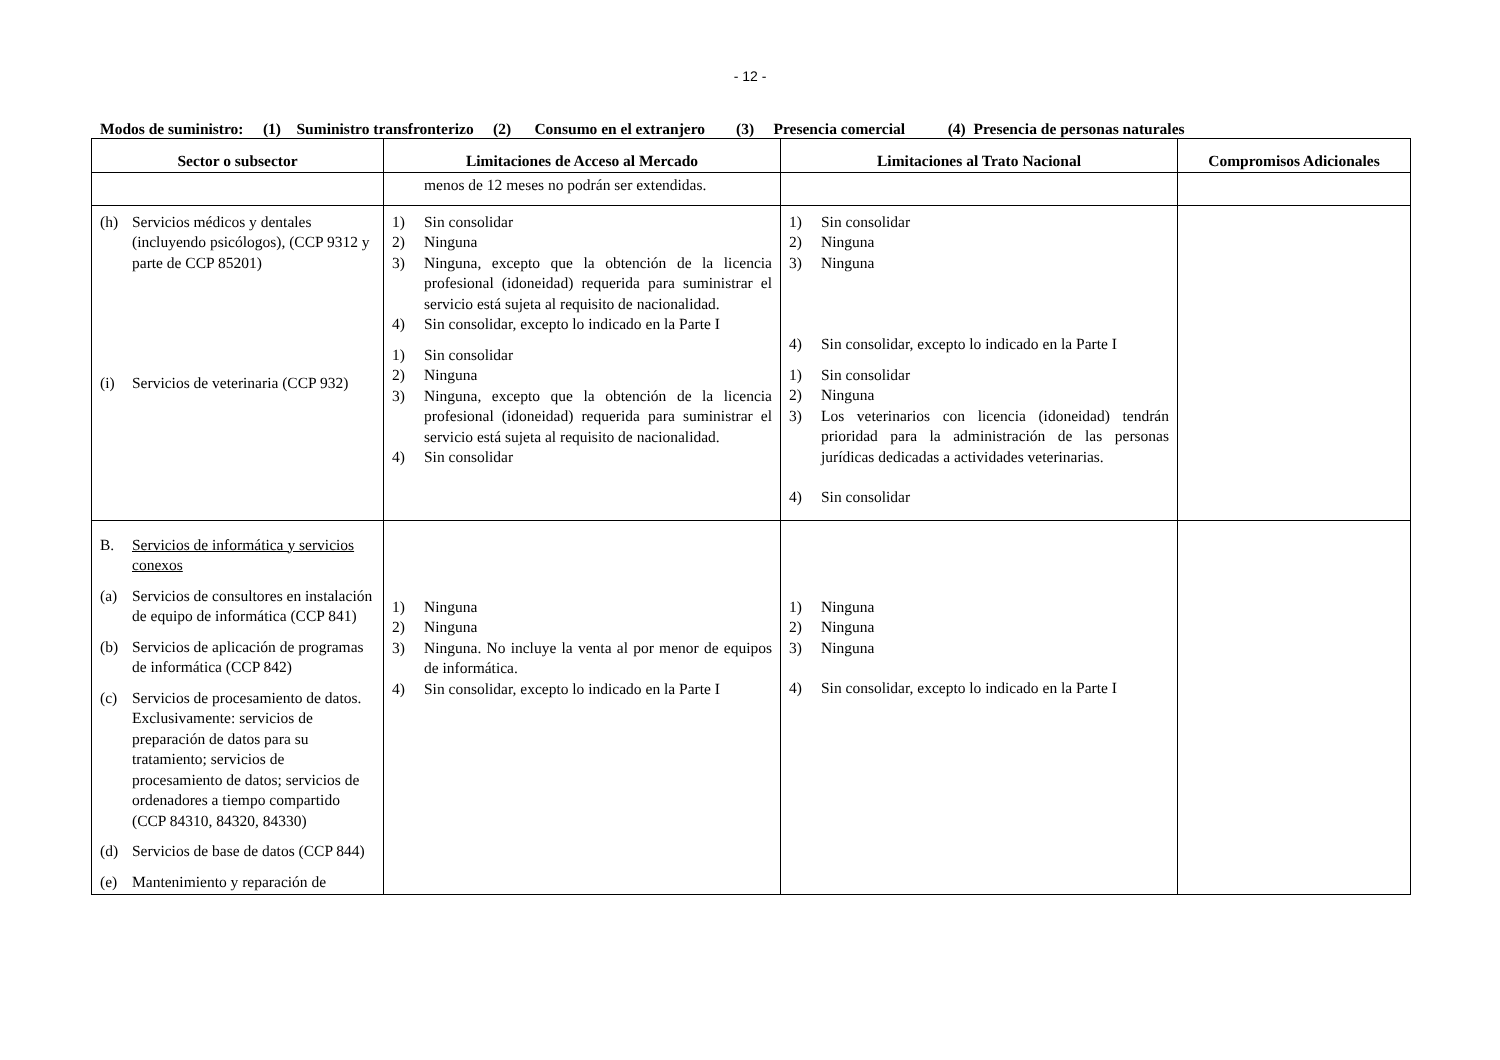- 12 -
Modos de suministro: (1) Suministro transfronterizo (2) Consumo en el extranjero (3) Presencia comercial (4) Presencia de personas naturales
| Sector o subsector | Limitaciones de Acceso al Mercado | Limitaciones al Trato Nacional | Compromisos Adicionales |
| --- | --- | --- | --- |
| | menos de 12 meses no podrán ser extendidas. | | |
| (h) Servicios médicos y dentales (incluyendo psicólogos), (CCP 9312 y parte de CCP 85201) (i) Servicios de veterinaria (CCP 932) | 1) Sin consolidar 2) Ninguna 3) Ninguna, excepto que la obtención de la licencia profesional (idoneidad) requerida para suministrar el servicio está sujeta al requisito de nacionalidad. 4) Sin consolidar, excepto lo indicado en la Parte I 1) Sin consolidar 2) Ninguna 3) Ninguna, excepto que la obtención de la licencia profesional (idoneidad) requerida para suministrar el servicio está sujeta al requisito de nacionalidad. 4) Sin consolidar | 1) Sin consolidar 2) Ninguna 3) Ninguna 4) Sin consolidar, excepto lo indicado en la Parte I 1) Sin consolidar 2) Ninguna 3) Los veterinarios con licencia (idoneidad) tendrán prioridad para la administración de las personas jurídicas dedicadas a actividades veterinarias. 4) Sin consolidar | |
| B. Servicios de informática y servicios conexos (a) Servicios de consultores en instalación de equipo de informática (CCP 841) (b) Servicios de aplicación de programas de informática (CCP 842) (c) Servicios de procesamiento de datos. Exclusivamente: servicios de preparación de datos para su tratamiento; servicios de procesamiento de datos; servicios de ordenadores a tiempo compartido (CCP 84310, 84320, 84330) (d) Servicios de base de datos (CCP 844) (e) Mantenimiento y reparación de | 1) Ninguna 2) Ninguna 3) Ninguna. No incluye la venta al por menor de equipos de informática. 4) Sin consolidar, excepto lo indicado en la Parte I | 1) Ninguna 2) Ninguna 3) Ninguna 4) Sin consolidar, excepto lo indicado en la Parte I | |